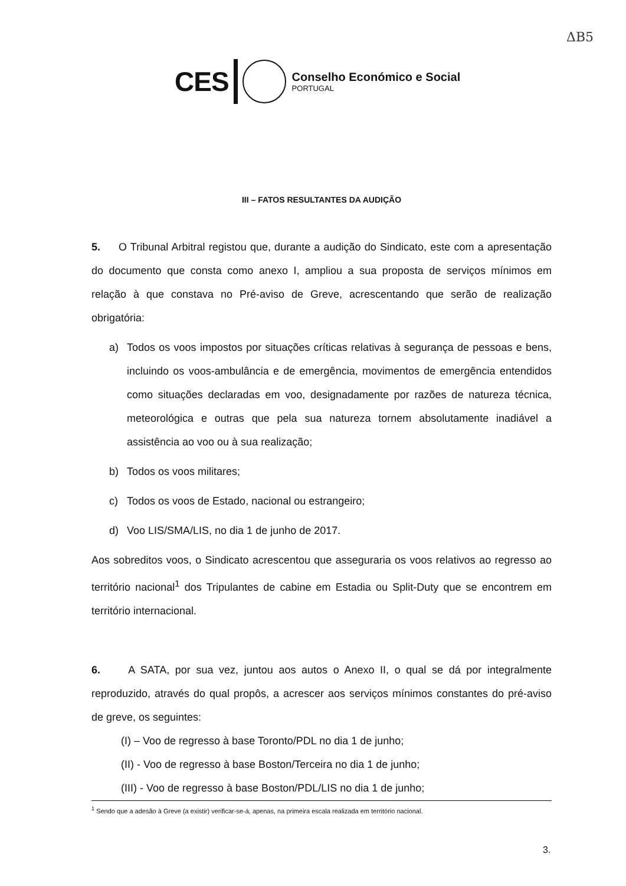ΔB5
CES
Conselho Económico e Social
PORTUGAL
III – FATOS RESULTANTES DA AUDIÇÃO
5. O Tribunal Arbitral registou que, durante a audição do Sindicato, este com a apresentação do documento que consta como anexo I, ampliou a sua proposta de serviços mínimos em relação à que constava no Pré-aviso de Greve, acrescentando que serão de realização obrigatória:
a) Todos os voos impostos por situações críticas relativas à segurança de pessoas e bens, incluindo os voos-ambulância e de emergência, movimentos de emergência entendidos como situações declaradas em voo, designadamente por razões de natureza técnica, meteorológica e outras que pela sua natureza tornem absolutamente inadiável a assistência ao voo ou à sua realização;
b) Todos os voos militares;
c) Todos os voos de Estado, nacional ou estrangeiro;
d) Voo LIS/SMA/LIS, no dia 1 de junho de 2017.
Aos sobreditos voos, o Sindicato acrescentou que asseguraria os voos relativos ao regresso ao território nacional<sup>1</sup> dos Tripulantes de cabine em Estadia ou Split-Duty que se encontrem em território internacional.
6. A SATA, por sua vez, juntou aos autos o Anexo II, o qual se dá por integralmente reproduzido, através do qual propôs, a acrescer aos serviços mínimos constantes do pré-aviso de greve, os seguintes:
(I) – Voo de regresso à base Toronto/PDL no dia 1 de junho;
(II) - Voo de regresso à base Boston/Terceira no dia 1 de junho;
(III) - Voo de regresso à base Boston/PDL/LIS no dia 1 de junho;
<sup>1</sup> Sendo que a adesão à Greve (a existir) verificar-se-á, apenas, na primeira escala realizada em território nacional.
3.